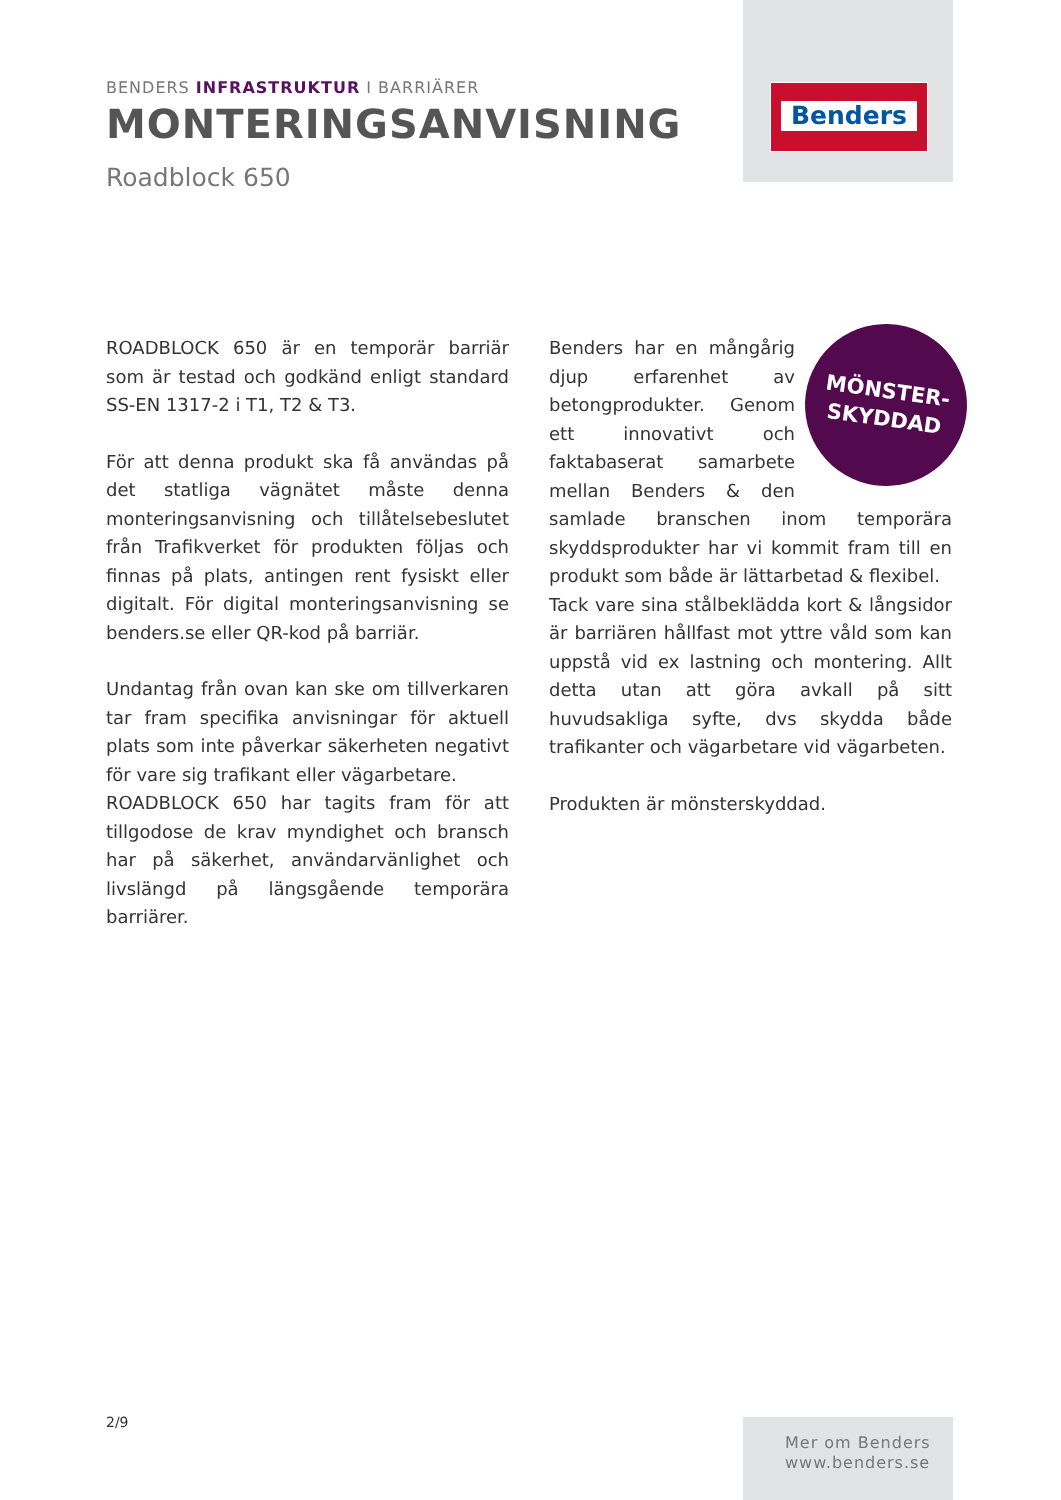Benders
BENDERS INFRASTRUKTUR I BARRIÄRER
MONTERINGSANVISNING
Roadblock 650
ROADBLOCK 650 är en temporär barriär som är testad och godkänd enligt standard SS-EN 1317-2 i T1, T2 & T3.
För att denna produkt ska få användas på det statliga vägnätet måste denna monteringsanvisning och tillåtelsebeslutet från Trafikverket för produkten följas och finnas på plats, antingen rent fysiskt eller digitalt. För digital monteringsanvisning se benders.se eller QR-kod på barriär.
Undantag från ovan kan ske om tillverkaren tar fram specifika anvisningar för aktuell plats som inte påverkar säkerheten negativt för vare sig trafikant eller vägarbetare.
ROADBLOCK 650 har tagits fram för att tillgodose de krav myndighet och bransch har på säkerhet, användarvänlighet och livslängd på längsgående temporära barriärer.
MÖNSTER-
SKYDDAD
Benders har en mångårig djup erfarenhet av betongprodukter. Genom ett innovativt och faktabaserat samarbete mellan Benders & den samlade branschen inom temporära skyddsprodukter har vi kommit fram till en produkt som både är lättarbetad & flexibel.
Tack vare sina stålbeklädda kort & långsidor är barriären hållfast mot yttre våld som kan uppstå vid ex lastning och montering. Allt detta utan att göra avkall på sitt huvudsakliga syfte, dvs skydda både trafikanter och vägarbetare vid vägarbeten.
Produkten är mönsterskyddad.
2/9
Mer om Benders
www.benders.se